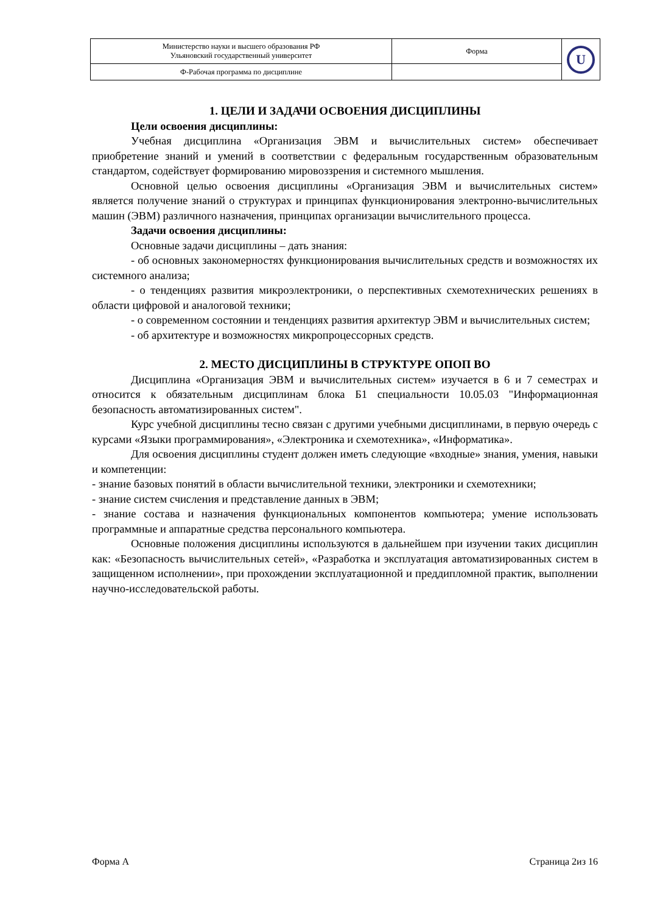| Министерство науки и высшего образования РФ Ульяновский государственный университет | Форма | U |
| Ф-Рабочая программа по дисциплине | | |
1. ЦЕЛИ И ЗАДАЧИ ОСВОЕНИЯ ДИСЦИПЛИНЫ
Цели освоения дисциплины:
Учебная дисциплина «Организация ЭВМ и вычислительных систем» обеспечивает приобретение знаний и умений в соответствии с федеральным государственным образовательным стандартом, содействует формированию мировоззрения и системного мышления.
Основной целью освоения дисциплины «Организация ЭВМ и вычислительных систем» является получение знаний о структурах и принципах функционирования электронно-вычислительных машин (ЭВМ) различного назначения, принципах организации вычислительного процесса.
Задачи освоения дисциплины:
Основные задачи дисциплины – дать знания:
- об основных закономерностях функционирования вычислительных средств и возможностях их системного анализа;
- о тенденциях развития микроэлектроники, о перспективных схемотехнических решениях в области цифровой и аналоговой техники;
- о современном состоянии и тенденциях развития архитектур ЭВМ и вычислительных систем;
- об архитектуре и возможностях микропроцессорных средств.
2. МЕСТО ДИСЦИПЛИНЫ В СТРУКТУРЕ ОПОП ВО
Дисциплина «Организация ЭВМ и вычислительных систем» изучается в 6 и 7 семестрах и относится к обязательным дисциплинам блока Б1 специальности 10.05.03 "Информационная безопасность автоматизированных систем".
Курс учебной дисциплины тесно связан с другими учебными дисциплинами, в первую очередь с курсами «Языки программирования», «Электроника и схемотехника», «Информатика».
Для освоения дисциплины студент должен иметь следующие «входные» знания, умения, навыки и компетенции:
- знание базовых понятий в области вычислительной техники, электроники и схемотехники;
- знание систем счисления и представление данных в ЭВМ;
- знание состава и назначения функциональных компонентов компьютера; умение использовать программные и аппаратные средства персонального компьютера.
Основные положения дисциплины используются в дальнейшем при изучении таких дисциплин как: «Безопасность вычислительных сетей», «Разработка и эксплуатация автоматизированных систем в защищенном исполнении», при прохождении эксплуатационной и преддипломной практик, выполнении научно-исследовательской работы.
Форма А Страница 2из 16